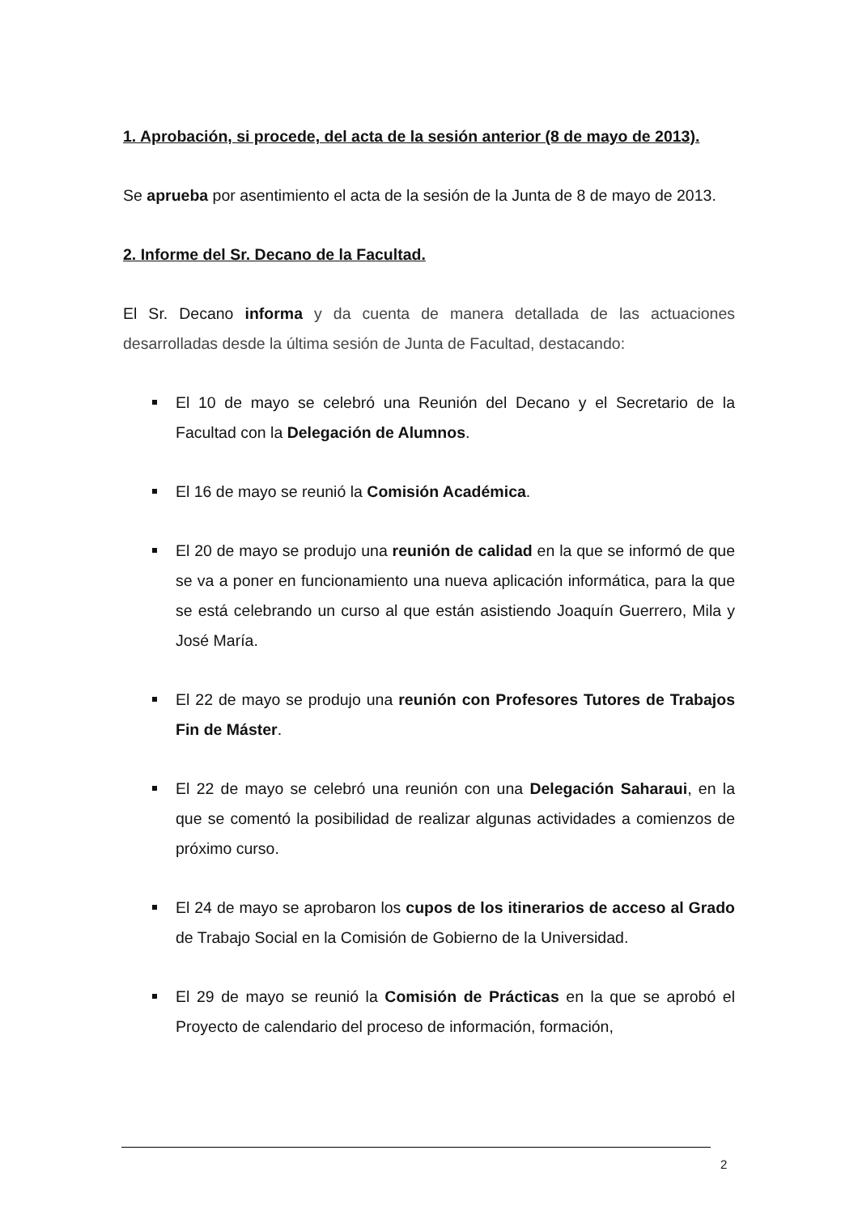1. Aprobación, si procede, del acta de la sesión anterior (8 de mayo de 2013).
Se aprueba por asentimiento el acta de la sesión de la Junta de 8 de mayo de 2013.
2. Informe del Sr. Decano de la Facultad.
El Sr. Decano informa y da cuenta de manera detallada de las actuaciones desarrolladas desde la última sesión de Junta de Facultad, destacando:
El 10 de mayo se celebró una Reunión del Decano y el Secretario de la Facultad con la Delegación de Alumnos.
El 16 de mayo se reunió la Comisión Académica.
El 20 de mayo se produjo una reunión de calidad en la que se informó de que se va a poner en funcionamiento una nueva aplicación informática, para la que se está celebrando un curso al que están asistiendo Joaquín Guerrero, Mila y José María.
El 22 de mayo se produjo una reunión con Profesores Tutores de Trabajos Fin de Máster.
El 22 de mayo se celebró una reunión con una Delegación Saharaui, en la que se comentó la posibilidad de realizar algunas actividades a comienzos de próximo curso.
El 24 de mayo se aprobaron los cupos de los itinerarios de acceso al Grado de Trabajo Social en la Comisión de Gobierno de la Universidad.
El 29 de mayo se reunió la Comisión de Prácticas en la que se aprobó el Proyecto de calendario del proceso de información, formación,
2